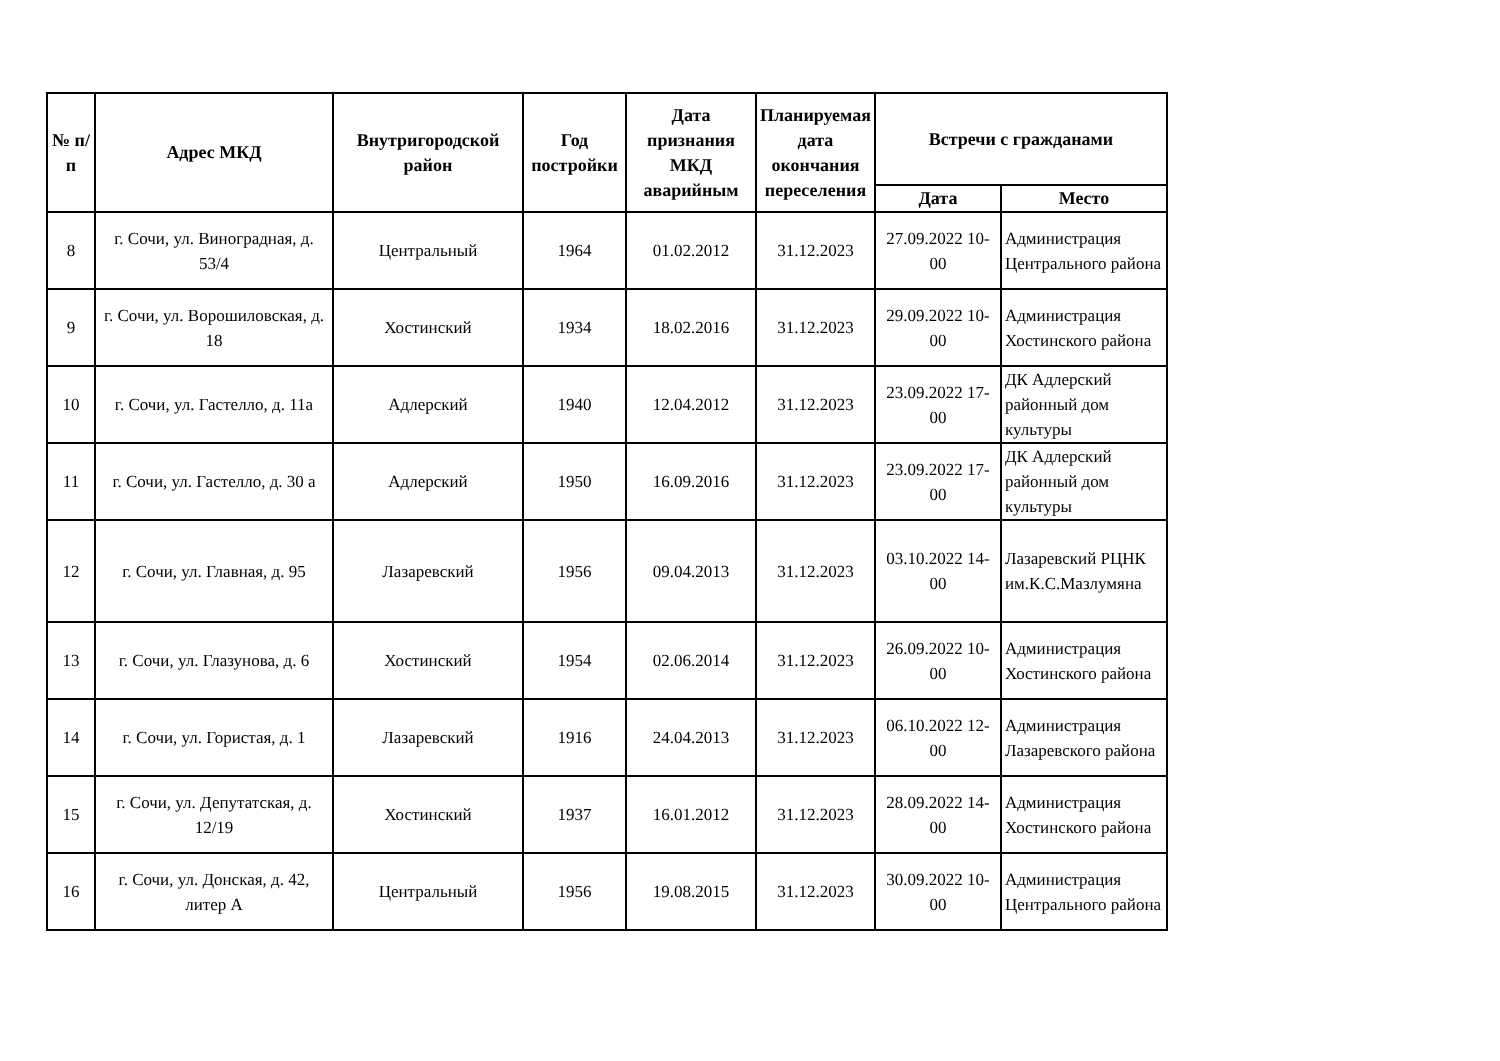| № п/п | Адрес МКД | Внутригородской район | Год постройки | Дата признания МКД аварийным | Планируемая дата окончания переселения | Встречи с гражданами | |
| --- | --- | --- | --- | --- | --- | --- | --- |
| | | | | | | Дата | Место |
| 8 | г. Сочи, ул. Виноградная, д. 53/4 | Центральный | 1964 | 01.02.2012 | 31.12.2023 | 27.09.2022 10-00 | Администрация Центрального района |
| 9 | г. Сочи, ул. Ворошиловская, д. 18 | Хостинский | 1934 | 18.02.2016 | 31.12.2023 | 29.09.2022 10-00 | Администрация Хостинского района |
| 10 | г. Сочи, ул. Гастелло, д. 11а | Адлерский | 1940 | 12.04.2012 | 31.12.2023 | 23.09.2022 17-00 | ДК Адлерский районный дом культуры |
| 11 | г. Сочи, ул. Гастелло, д. 30 а | Адлерский | 1950 | 16.09.2016 | 31.12.2023 | 23.09.2022 17-00 | ДК Адлерский районный дом культуры |
| 12 | г. Сочи, ул. Главная, д. 95 | Лазаревский | 1956 | 09.04.2013 | 31.12.2023 | 03.10.2022 14-00 | Лазаревский РЦНК им.К.С.Мазлумяна |
| 13 | г. Сочи, ул. Глазунова, д. 6 | Хостинский | 1954 | 02.06.2014 | 31.12.2023 | 26.09.2022 10-00 | Администрация Хостинского района |
| 14 | г. Сочи, ул. Гористая, д. 1 | Лазаревский | 1916 | 24.04.2013 | 31.12.2023 | 06.10.2022 12-00 | Администрация Лазаревского района |
| 15 | г. Сочи, ул. Депутатская, д. 12/19 | Хостинский | 1937 | 16.01.2012 | 31.12.2023 | 28.09.2022 14-00 | Администрация Хостинского района |
| 16 | г. Сочи, ул. Донская, д. 42, литер А | Центральный | 1956 | 19.08.2015 | 31.12.2023 | 30.09.2022 10-00 | Администрация Центрального района |